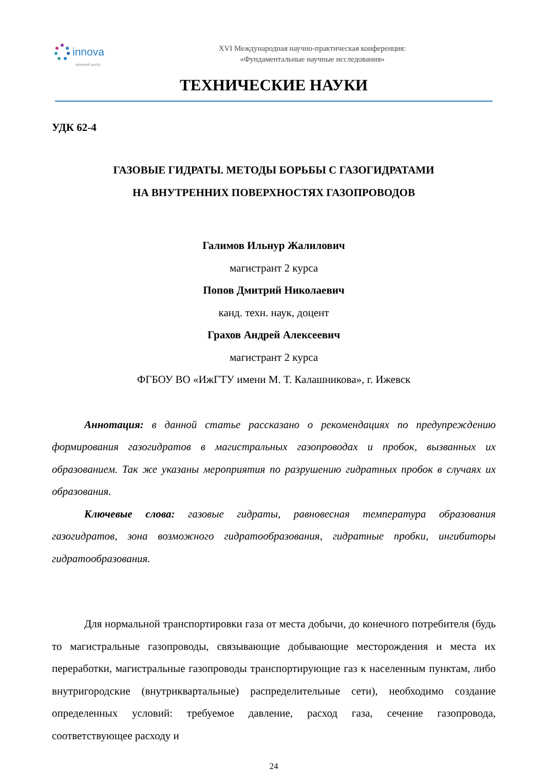innova
научный центр
XVI Международная научно-практическая конференция:
«Фундаментальные научные исследования»
ТЕХНИЧЕСКИЕ НАУКИ
УДК 62-4
ГАЗОВЫЕ ГИДРАТЫ. МЕТОДЫ БОРЬБЫ С ГАЗОГИДРАТАМИ
НА ВНУТРЕННИХ ПОВЕРХНОСТЯХ ГАЗОПРОВОДОВ
Галимов Ильнур Жалилович
магистрант 2 курса
Попов Дмитрий Николаевич
канд. техн. наук, доцент
Грахов Андрей Алексеевич
магистрант 2 курса
ФГБОУ ВО «ИжГТУ имени М. Т. Калашникова», г. Ижевск
Аннотация: в данной статье рассказано о рекомендациях по предупреждению формирования газогидратов в магистральных газопроводах и пробок, вызванных их образованием. Так же указаны мероприятия по разрушению гидратных пробок в случаях их образования.
Ключевые слова: газовые гидраты, равновесная температура образования газогидратов, зона возможного гидратообразования, гидратные пробки, ингибиторы гидратообразования.
Для нормальной транспортировки газа от места добычи, до конечного потребителя (будь то магистральные газопроводы, связывающие добывающие месторождения и места их переработки, магистральные газопроводы транспортирующие газ к населенным пунктам, либо внутригородские (внутриквартальные) распределительные сети), необходимо создание определенных условий: требуемое давление, расход газа, сечение газопровода, соответствующее расходу и
24